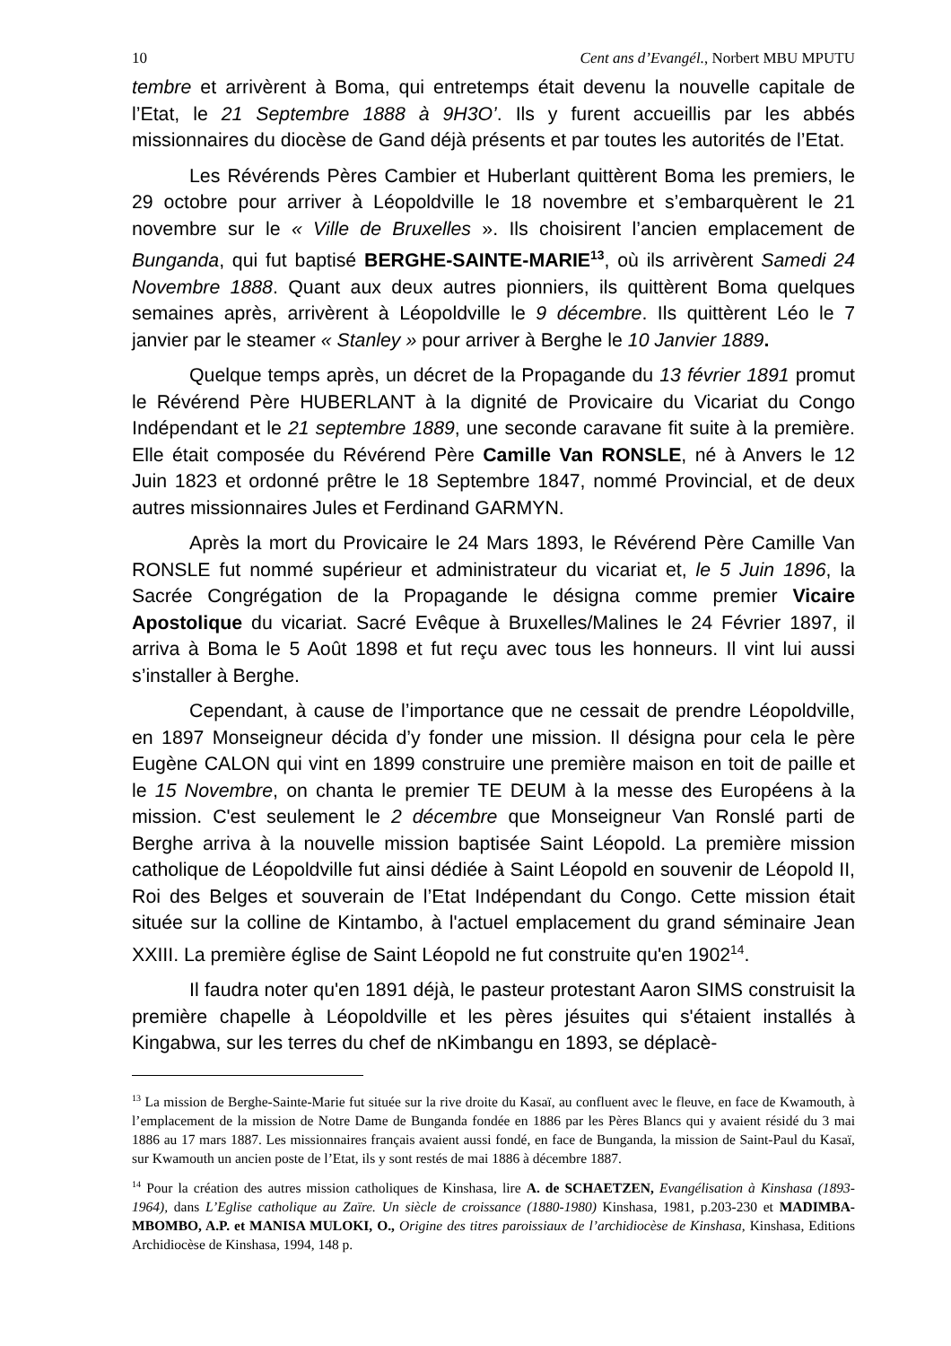10 Cent ans d’Evangél., Norbert MBU MPUTU
tembre et arrivèrent à Boma, qui entretemps était devenu la nouvelle capitale de l’Etat, le 21 Septembre 1888 à 9H3O’. Ils y furent accueillis par les abbés missionnaires du diocèse de Gand déjà présents et par toutes les autorités de l’Etat.
Les Révérends Pères Cambier et Huberlant quittèrent Boma les premiers, le 29 octobre pour arriver à Léopoldville le 18 novembre et s’embarquèrent le 21 novembre sur le « Ville de Bruxelles ». Ils choisirent l’ancien emplacement de Bunganda, qui fut baptisé BERGHE-SAINTE-MARIE<sup>13</sup>, où ils arrivèrent Samedi 24 Novembre 1888. Quant aux deux autres pionniers, ils quittèrent Boma quelques semaines après, arrivèrent à Léopoldville le 9 décembre. Ils quittèrent Léo le 7 janvier par le steamer « Stanley » pour arriver à Berghe le 10 Janvier 1889.
Quelque temps après, un décret de la Propagande du 13 février 1891 promut le Révérend Père HUBERLANT à la dignité de Provicaire du Vicariat du Congo Indépendant et le 21 septembre 1889, une seconde caravane fit suite à la première. Elle était composée du Révérend Père Camille Van RONSLE, né à Anvers le 12 Juin 1823 et ordonné prêtre le 18 Septembre 1847, nommé Provincial, et de deux autres missionnaires Jules et Ferdinand GARMYN.
Après la mort du Provicaire le 24 Mars 1893, le Révérend Père Camille Van RONSLE fut nommé supérieur et administrateur du vicariat et, le 5 Juin 1896, la Sacrée Congrégation de la Propagande le désigna comme premier Vicaire Apostolique du vicariat. Sacré Evêque à Bruxelles/Malines le 24 Février 1897, il arriva à Boma le 5 Août 1898 et fut reçu avec tous les honneurs. Il vint lui aussi s’installer à Berghe.
Cependant, à cause de l’importance que ne cessait de prendre Léopoldville, en 1897 Monseigneur décida d’y fonder une mission. Il désigna pour cela le père Eugène CALON qui vint en 1899 construire une première maison en toit de paille et le 15 Novembre, on chanta le premier TE DEUM à la messe des Européens à la mission. C'est seulement le 2 décembre que Monseigneur Van Ronslé parti de Berghe arriva à la nouvelle mission baptisée Saint Léopold. La première mission catholique de Léopoldville fut ainsi dédiée à Saint Léopold en souvenir de Léopold II, Roi des Belges et souverain de l’Etat Indépendant du Congo. Cette mission était située sur la colline de Kintambo, à l'actuel emplacement du grand séminaire Jean XXIII. La première église de Saint Léopold ne fut construite qu'en 1902<sup>14</sup>.
Il faudra noter qu'en 1891 déjà, le pasteur protestant Aaron SIMS construisit la première chapelle à Léopoldville et les pères jésuites qui s'étaient installés à Kingabwa, sur les terres du chef de nKimbangu en 1893, se déplacè-
<sup>13</sup> La mission de Berghe-Sainte-Marie fut située sur la rive droite du Kasaï, au confluent avec le fleuve, en face de Kwamouth, à l’emplacement de la mission de Notre Dame de Bunganda fondée en 1886 par les Pères Blancs qui y avaient résidé du 3 mai 1886 au 17 mars 1887. Les missionnaires français avaient aussi fondé, en face de Bunganda, la mission de Saint-Paul du Kasaï, sur Kwamouth un ancien poste de l’Etat, ils y sont restés de mai 1886 à décembre 1887.
<sup>14</sup> Pour la création des autres mission catholiques de Kinshasa, lire A. de SCHAETZEN, Evangélisation à Kinshasa (1893-1964), dans L’Eglise catholique au Zaïre. Un siècle de croissance (1880-1980) Kinshasa, 1981, p.203-230 et MADIMBA-MBOMBO, A.P. et MANISA MULOKI, O., Origine des titres paroissiaux de l’archidiocèse de Kinshasa, Kinshasa, Editions Archidiocèse de Kinshasa, 1994, 148 p.